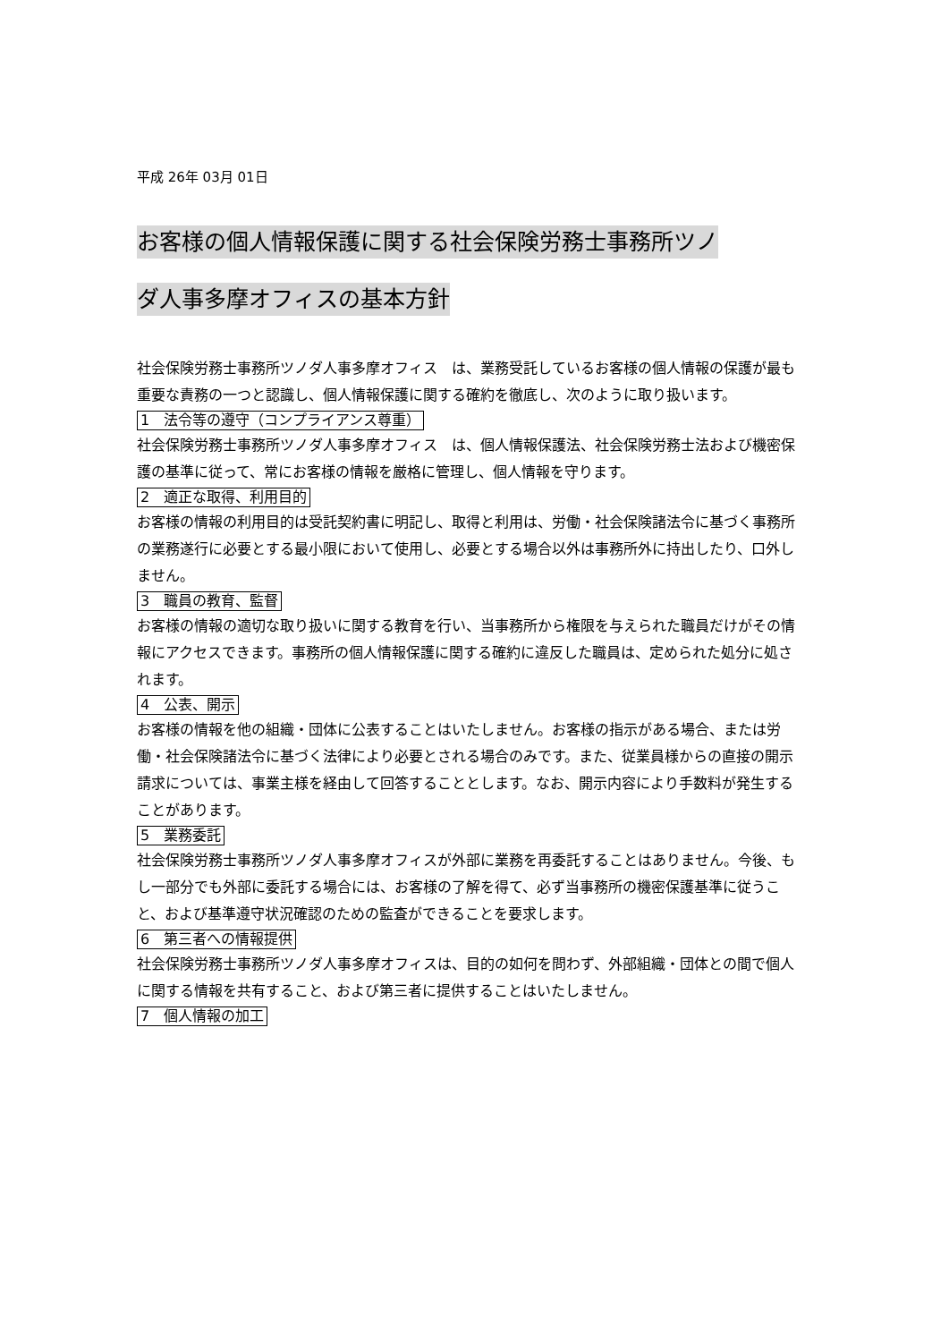平成 26年 03月 01日
お客様の個人情報保護に関する社会保険労務士事務所ツノ
ダ人事多摩オフィスの基本方針
社会保険労務士事務所ツノダ人事多摩オフィス　は、業務受託しているお客様の個人情報の保護が最も重要な責務の一つと認識し、個人情報保護に関する確約を徹底し、次のように取り扱います。
1　法令等の遵守（コンプライアンス尊重）
社会保険労務士事務所ツノダ人事多摩オフィス　は、個人情報保護法、社会保険労務士法および機密保護の基準に従って、常にお客様の情報を厳格に管理し、個人情報を守ります。
2　適正な取得、利用目的
お客様の情報の利用目的は受託契約書に明記し、取得と利用は、労働・社会保険諸法令に基づく事務所の業務遂行に必要とする最小限において使用し、必要とする場合以外は事務所外に持出したり、口外しません。
3　職員の教育、監督
お客様の情報の適切な取り扱いに関する教育を行い、当事務所から権限を与えられた職員だけがその情報にアクセスできます。事務所の個人情報保護に関する確約に違反した職員は、定められた処分に処されます。
4　公表、開示
お客様の情報を他の組織・団体に公表することはいたしません。お客様の指示がある場合、または労働・社会保険諸法令に基づく法律により必要とされる場合のみです。また、従業員様からの直接の開示請求については、事業主様を経由して回答することとします。なお、開示内容により手数料が発生することがあります。
5　業務委託
社会保険労務士事務所ツノダ人事多摩オフィスが外部に業務を再委託することはありません。今後、もし一部分でも外部に委託する場合には、お客様の了解を得て、必ず当事務所の機密保護基準に従うこと、および基準遵守状況確認のための監査ができることを要求します。
6　第三者への情報提供
社会保険労務士事務所ツノダ人事多摩オフィスは、目的の如何を問わず、外部組織・団体との間で個人に関する情報を共有すること、および第三者に提供することはいたしません。
7　個人情報の加工